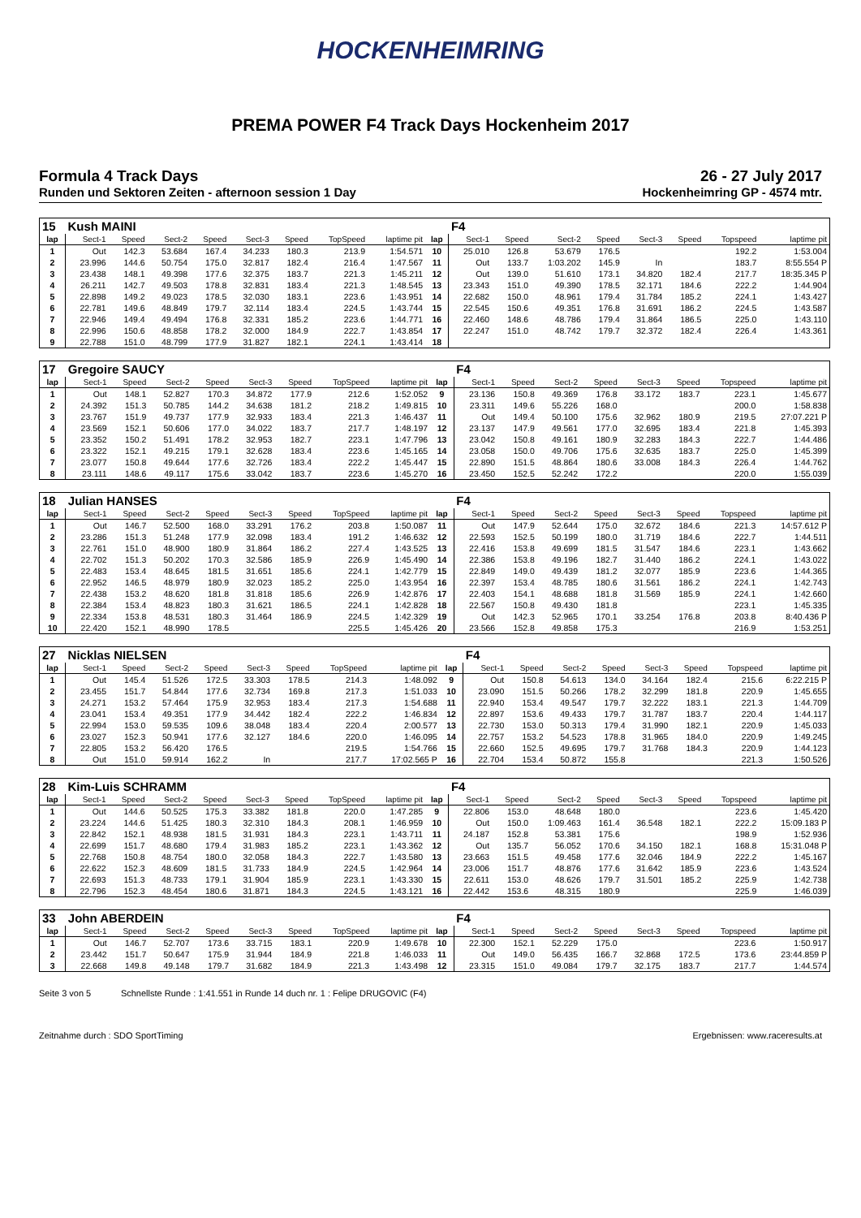HOCKENHEIMRING
PREMA POWER F4 Track Days Hockenheim 2017
Formula 4 Track Days 26 - 27 July 2017
Runden und Sektoren Zeiten - afternoon session 1 Day Hockenheimring GP - 4574 mtr.
| 15 | Kush MAINI | | | | | | | | | F4 | | | | | | | |
| lap | Sect-1 | Speed | Sect-2 | Speed | Sect-3 | Speed | TopSpeed | laptime pit | lap | Sect-1 | Speed | Sect-2 | Speed | Sect-3 | Speed | Topspeed | laptime pit |
| 1 | Out | 142.3 | 53.684 | 167.4 | 34.233 | 180.3 | 213.9 | 1:54.571 | 10 | 25.010 | 126.8 | 53.679 | 176.5 | | | 192.2 | 1:53.004 |
| 2 | 23.996 | 144.6 | 50.754 | 175.0 | 32.817 | 182.4 | 216.4 | 1:47.567 | 11 | Out | 133.7 | 1:03.202 | 145.9 | In | | 183.7 | 8:55.554 P |
| 3 | 23.438 | 148.1 | 49.398 | 177.6 | 32.375 | 183.7 | 221.3 | 1:45.211 | 12 | Out | 139.0 | 51.610 | 173.1 | 34.820 | 182.4 | 217.7 | 18:35.345 P |
| 4 | 26.211 | 142.7 | 49.503 | 178.8 | 32.831 | 183.4 | 221.3 | 1:48.545 | 13 | 23.343 | 151.0 | 49.390 | 178.5 | 32.171 | 184.6 | 222.2 | 1:44.904 |
| 5 | 22.898 | 149.2 | 49.023 | 178.5 | 32.030 | 183.1 | 223.6 | 1:43.951 | 14 | 22.682 | 150.0 | 48.961 | 179.4 | 31.784 | 185.2 | 224.1 | 1:43.427 |
| 6 | 22.781 | 149.6 | 48.849 | 179.7 | 32.114 | 183.4 | 224.5 | 1:43.744 | 15 | 22.545 | 150.6 | 49.351 | 176.8 | 31.691 | 186.2 | 224.5 | 1:43.587 |
| 7 | 22.946 | 149.4 | 49.494 | 176.8 | 32.331 | 185.2 | 223.6 | 1:44.771 | 16 | 22.460 | 148.6 | 48.786 | 179.4 | 31.864 | 186.5 | 225.0 | 1:43.110 |
| 8 | 22.996 | 150.6 | 48.858 | 178.2 | 32.000 | 184.9 | 222.7 | 1:43.854 | 17 | 22.247 | 151.0 | 48.742 | 179.7 | 32.372 | 182.4 | 226.4 | 1:43.361 |
| 9 | 22.788 | 151.0 | 48.799 | 177.9 | 31.827 | 182.1 | 224.1 | 1:43.414 | 18 | | | | | | | | |
| 17 | Gregoire SAUCY | | | | | | | | | F4 | | | | | | | |
| lap | Sect-1 | Speed | Sect-2 | Speed | Sect-3 | Speed | TopSpeed | laptime pit | lap | Sect-1 | Speed | Sect-2 | Speed | Sect-3 | Speed | Topspeed | laptime pit |
| 1 | Out | 148.1 | 52.827 | 170.3 | 34.872 | 177.9 | 212.6 | 1:52.052 | 9 | 23.136 | 150.8 | 49.369 | 176.8 | 33.172 | 183.7 | 223.1 | 1:45.677 |
| 2 | 24.392 | 151.3 | 50.785 | 144.2 | 34.638 | 181.2 | 218.2 | 1:49.815 | 10 | 23.311 | 149.6 | 55.226 | 168.0 | | | 200.0 | 1:58.838 |
| 3 | 23.767 | 151.9 | 49.737 | 177.9 | 32.933 | 183.4 | 221.3 | 1:46.437 | 11 | Out | 149.4 | 50.100 | 175.6 | 32.962 | 180.9 | 219.5 | 27:07.221 P |
| 4 | 23.569 | 152.1 | 50.606 | 177.0 | 34.022 | 183.7 | 217.7 | 1:48.197 | 12 | 23.137 | 147.9 | 49.561 | 177.0 | 32.695 | 183.4 | 221.8 | 1:45.393 |
| 5 | 23.352 | 150.2 | 51.491 | 178.2 | 32.953 | 182.7 | 223.1 | 1:47.796 | 13 | 23.042 | 150.8 | 49.161 | 180.9 | 32.283 | 184.3 | 222.7 | 1:44.486 |
| 6 | 23.322 | 152.1 | 49.215 | 179.1 | 32.628 | 183.4 | 223.6 | 1:45.165 | 14 | 23.058 | 150.0 | 49.706 | 175.6 | 32.635 | 183.7 | 225.0 | 1:45.399 |
| 7 | 23.077 | 150.8 | 49.644 | 177.6 | 32.726 | 183.4 | 222.2 | 1:45.447 | 15 | 22.890 | 151.5 | 48.864 | 180.6 | 33.008 | 184.3 | 226.4 | 1:44.762 |
| 8 | 23.111 | 148.6 | 49.117 | 175.6 | 33.042 | 183.7 | 223.6 | 1:45.270 | 16 | 23.450 | 152.5 | 52.242 | 172.2 | | | 220.0 | 1:55.039 |
| 18 | Julian HANSES | | | | | | | | | F4 | | | | | | | |
| lap | Sect-1 | Speed | Sect-2 | Speed | Sect-3 | Speed | TopSpeed | laptime pit | lap | Sect-1 | Speed | Sect-2 | Speed | Sect-3 | Speed | Topspeed | laptime pit |
| 1 | Out | 146.7 | 52.500 | 168.0 | 33.291 | 176.2 | 203.8 | 1:50.087 | 11 | Out | 147.9 | 52.644 | 175.0 | 32.672 | 184.6 | 221.3 | 14:57.612 P |
| 2 | 23.286 | 151.3 | 51.248 | 177.9 | 32.098 | 183.4 | 191.2 | 1:46.632 | 12 | 22.593 | 152.5 | 50.199 | 180.0 | 31.719 | 184.6 | 222.7 | 1:44.511 |
| 3 | 22.761 | 151.0 | 48.900 | 180.9 | 31.864 | 186.2 | 227.4 | 1:43.525 | 13 | 22.416 | 153.8 | 49.699 | 181.5 | 31.547 | 184.6 | 223.1 | 1:43.662 |
| 4 | 22.702 | 151.3 | 50.202 | 170.3 | 32.586 | 185.9 | 226.9 | 1:45.490 | 14 | 22.386 | 153.8 | 49.196 | 182.7 | 31.440 | 186.2 | 224.1 | 1:43.022 |
| 5 | 22.483 | 153.4 | 48.645 | 181.5 | 31.651 | 185.6 | 224.1 | 1:42.779 | 15 | 22.849 | 149.0 | 49.439 | 181.2 | 32.077 | 185.9 | 223.6 | 1:44.365 |
| 6 | 22.952 | 146.5 | 48.979 | 180.9 | 32.023 | 185.2 | 225.0 | 1:43.954 | 16 | 22.397 | 153.4 | 48.785 | 180.6 | 31.561 | 186.2 | 224.1 | 1:42.743 |
| 7 | 22.438 | 153.2 | 48.620 | 181.8 | 31.818 | 185.6 | 226.9 | 1:42.876 | 17 | 22.403 | 154.1 | 48.688 | 181.8 | 31.569 | 185.9 | 224.1 | 1:42.660 |
| 8 | 22.384 | 153.4 | 48.823 | 180.3 | 31.621 | 186.5 | 224.1 | 1:42.828 | 18 | 22.567 | 150.8 | 49.430 | 181.8 | | | 223.1 | 1:45.335 |
| 9 | 22.334 | 153.8 | 48.531 | 180.3 | 31.464 | 186.9 | 224.5 | 1:42.329 | 19 | Out | 142.3 | 52.965 | 170.1 | 33.254 | 176.8 | 203.8 | 8:40.436 P |
| 10 | 22.420 | 152.1 | 48.990 | 178.5 | | | 225.5 | 1:45.426 | 20 | 23.566 | 152.8 | 49.858 | 175.3 | | | 216.9 | 1:53.251 |
| 27 | Nicklas NIELSEN | | | | | | | | | F4 | | | | | | | |
| lap | Sect-1 | Speed | Sect-2 | Speed | Sect-3 | Speed | TopSpeed | laptime pit | lap | Sect-1 | Speed | Sect-2 | Speed | Sect-3 | Speed | Topspeed | laptime pit |
| 1 | Out | 145.4 | 51.526 | 172.5 | 33.303 | 178.5 | 214.3 | 1:48.092 | 9 | Out | 150.8 | 54.613 | 134.0 | 34.164 | 182.4 | 215.6 | 6:22.215 P |
| 2 | 23.455 | 151.7 | 54.844 | 177.6 | 32.734 | 169.8 | 217.3 | 1:51.033 | 10 | 23.090 | 151.5 | 50.266 | 178.2 | 32.299 | 181.8 | 220.9 | 1:45.655 |
| 3 | 24.271 | 153.2 | 57.464 | 175.9 | 32.953 | 183.4 | 217.3 | 1:54.688 | 11 | 22.940 | 153.4 | 49.547 | 179.7 | 32.222 | 183.1 | 221.3 | 1:44.709 |
| 4 | 23.041 | 153.4 | 49.351 | 177.9 | 34.442 | 182.4 | 222.2 | 1:46.834 | 12 | 22.897 | 153.6 | 49.433 | 179.7 | 31.787 | 183.7 | 220.4 | 1:44.117 |
| 5 | 22.994 | 153.0 | 59.535 | 109.6 | 38.048 | 183.4 | 220.4 | 2:00.577 | 13 | 22.730 | 153.0 | 50.313 | 179.4 | 31.990 | 182.1 | 220.9 | 1:45.033 |
| 6 | 23.027 | 152.3 | 50.941 | 177.6 | 32.127 | 184.6 | 220.0 | 1:46.095 | 14 | 22.757 | 153.2 | 54.523 | 178.8 | 31.965 | 184.0 | 220.9 | 1:49.245 |
| 7 | 22.805 | 153.2 | 56.420 | 176.5 | | | 219.5 | 1:54.766 | 15 | 22.660 | 152.5 | 49.695 | 179.7 | 31.768 | 184.3 | 220.9 | 1:44.123 |
| 8 | Out | 151.0 | 59.914 | 162.2 | In | | 217.7 | 17:02.565 P | 16 | 22.704 | 153.4 | 50.872 | 155.8 | | | 221.3 | 1:50.526 |
| 28 | Kim-Luis SCHRAMM | | | | | | | | | F4 | | | | | | | |
| lap | Sect-1 | Speed | Sect-2 | Speed | Sect-3 | Speed | TopSpeed | laptime pit | lap | Sect-1 | Speed | Sect-2 | Speed | Sect-3 | Speed | Topspeed | laptime pit |
| 1 | Out | 144.6 | 50.525 | 175.3 | 33.382 | 181.8 | 220.0 | 1:47.285 | 9 | 22.806 | 153.0 | 48.648 | 180.0 | | | 223.6 | 1:45.420 |
| 2 | 23.224 | 144.6 | 51.425 | 180.3 | 32.310 | 184.3 | 208.1 | 1:46.959 | 10 | Out | 150.0 | 1:09.463 | 161.4 | 36.548 | 182.1 | 222.2 | 15:09.183 P |
| 3 | 22.842 | 152.1 | 48.938 | 181.5 | 31.931 | 184.3 | 223.1 | 1:43.711 | 11 | 24.187 | 152.8 | 53.381 | 175.6 | | | 198.9 | 1:52.936 |
| 4 | 22.699 | 151.7 | 48.680 | 179.4 | 31.983 | 185.2 | 223.1 | 1:43.362 | 12 | Out | 135.7 | 56.052 | 170.6 | 34.150 | 182.1 | 168.8 | 15:31.048 P |
| 5 | 22.768 | 150.8 | 48.754 | 180.0 | 32.058 | 184.3 | 222.7 | 1:43.580 | 13 | 23.663 | 151.5 | 49.458 | 177.6 | 32.046 | 184.9 | 222.2 | 1:45.167 |
| 6 | 22.622 | 152.3 | 48.609 | 181.5 | 31.733 | 184.9 | 224.5 | 1:42.964 | 14 | 23.006 | 151.7 | 48.876 | 177.6 | 31.642 | 185.9 | 223.6 | 1:43.524 |
| 7 | 22.693 | 151.3 | 48.733 | 179.1 | 31.904 | 185.9 | 223.1 | 1:43.330 | 15 | 22.611 | 153.0 | 48.626 | 179.7 | 31.501 | 185.2 | 225.9 | 1:42.738 |
| 8 | 22.796 | 152.3 | 48.454 | 180.6 | 31.871 | 184.3 | 224.5 | 1:43.121 | 16 | 22.442 | 153.6 | 48.315 | 180.9 | | | 225.9 | 1:46.039 |
| 33 | John ABERDEIN | | | | | | | | | F4 | | | | | | | |
| lap | Sect-1 | Speed | Sect-2 | Speed | Sect-3 | Speed | TopSpeed | laptime pit | lap | Sect-1 | Speed | Sect-2 | Speed | Sect-3 | Speed | Topspeed | laptime pit |
| 1 | Out | 146.7 | 52.707 | 173.6 | 33.715 | 183.1 | 220.9 | 1:49.678 | 10 | 22.300 | 152.1 | 52.229 | 175.0 | | | 223.6 | 1:50.917 |
| 2 | 23.442 | 151.7 | 50.647 | 175.9 | 31.944 | 184.9 | 221.8 | 1:46.033 | 11 | Out | 149.0 | 56.435 | 166.7 | 32.868 | 172.5 | 173.6 | 23:44.859 P |
| 3 | 22.668 | 149.8 | 49.148 | 179.7 | 31.682 | 184.9 | 221.3 | 1:43.498 | 12 | 23.315 | 151.0 | 49.084 | 179.7 | 32.175 | 183.7 | 217.7 | 1:44.574 |
Seite 3 von 5 Schnellste Runde : 1:41.551 in Runde 14 duch nr. 1 : Felipe DRUGOVIC (F4)
Zeitnahme durch : SDO SportTiming Ergebnissen: www.raceresults.at